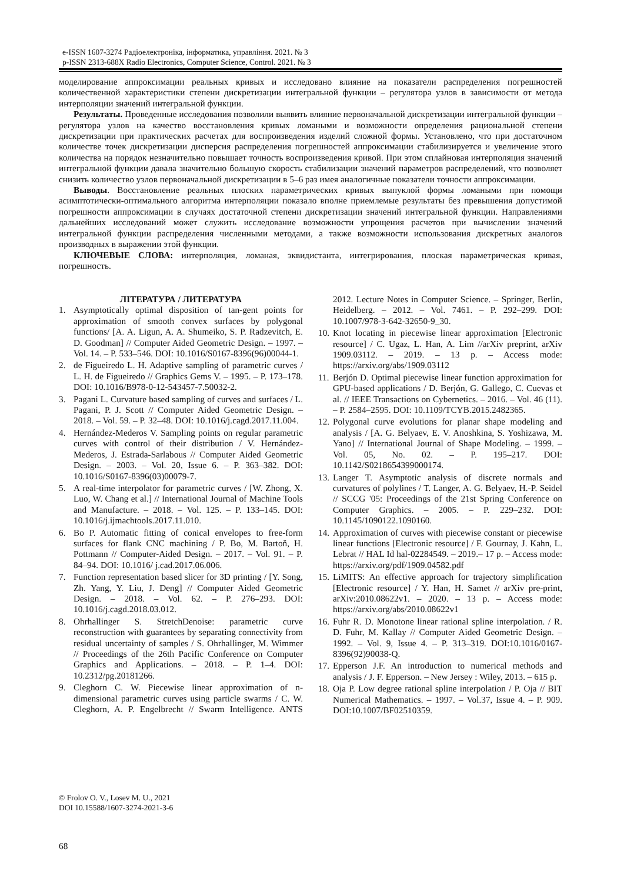e-ISSN 1607-3274 Радіоелектроніка, інформатика, управління. 2021. № 3
p-ISSN 2313-688X Radio Electronics, Computer Science, Control. 2021. № 3
моделирование аппроксимации реальных кривых и исследовано влияние на показатели распределения погрешностей количественной характеристики степени дискретизации интегральной функции – регулятора узлов в зависимости от метода интерполяции значений интегральной функции.
Результаты. Проведенные исследования позволили выявить влияние первоначальной дискретизации интегральной функции – регулятора узлов на качество восстановления кривых ломаными и возможности определения рациональной степени дискретизации при практических расчетах для воспроизведения изделий сложной формы. Установлено, что при достаточном количестве точек дискретизации дисперсия распределения погрешностей аппроксимации стабилизируется и увеличение этого количества на порядок незначительно повышает точность воспроизведения кривой. При этом сплайновая интерполяция значений интегральной функции давала значительно большую скорость стабилизации значений параметров распределений, что позволяет снизить количество узлов первоначальной дискретизации в 5–6 раз имея аналогичные показатели точности аппроксимации.
Выводы. Восстановление реальных плоских параметрических кривых выпуклой формы ломаными при помощи асимптотически-оптимального алгоритма интерполяции показало вполне приемлемые результаты без превышения допустимой погрешности аппроксимации в случаях достаточной степени дискретизации значений интегральной функции. Направлениями дальнейших исследований может служить исследование возможности упрощения расчетов при вычислении значений интегральной функции распределения численными методами, а также возможности использования дискретных аналогов производных в выражении этой функции.
КЛЮЧЕВЫЕ СЛОВА: интерполяция, ломаная, эквидистанта, интегрирования, плоская параметрическая кривая, погрешность.
ЛІТЕРАТУРА / ЛИТЕРАТУРА
1. Asymptotically optimal disposition of tan-gent points for approximation of smooth convex surfaces by polygonal functions/ [A. A. Ligun, A. A. Shumeiko, S. P. Radzevitch, E. D. Goodman] // Computer Aided Geometric Design. – 1997. – Vol. 14. – P. 533–546. DOI: 10.1016/S0167-8396(96)00044-1.
2. de Figueiredo L. H. Adaptive sampling of parametric curves / L. H. de Figueiredo // Graphics Gems V. – 1995. – P. 173–178. DOI: 10.1016/B978-0-12-543457-7.50032-2.
3. Pagani L. Curvature based sampling of curves and surfaces / L. Pagani, P. J. Scott // Computer Aided Geometric Design. – 2018. – Vol. 59. – P. 32–48. DOI: 10.1016/j.cagd.2017.11.004.
4. Hernández-Mederos V. Sampling points on regular parametric curves with control of their distribution / V. Hernández-Mederos, J. Estrada-Sarlabous // Computer Aided Geometric Design. – 2003. – Vol. 20, Issue 6. – P. 363–382. DOI: 10.1016/S0167-8396(03)00079-7.
5. A real-time interpolator for parametric curves / [W. Zhong, X. Luo, W. Chang et al.] // International Journal of Machine Tools and Manufacture. – 2018. – Vol. 125. – P. 133–145. DOI: 10.1016/j.ijmachtools.2017.11.010.
6. Bo P. Automatic fitting of conical envelopes to free-form surfaces for flank CNC machining / P. Bo, M. Bartoň, H. Pottmann // Computer-Aided Design. – 2017. – Vol. 91. – P. 84–94. DOI: 10.1016/ j.cad.2017.06.006.
7. Function representation based slicer for 3D printing / [Y. Song, Zh. Yang, Y. Liu, J. Deng] // Computer Aided Geometric Design. – 2018. – Vol. 62. – P. 276–293. DOI: 10.1016/j.cagd.2018.03.012.
8. Ohrhallinger S. StretchDenoise: parametric curve reconstruction with guarantees by separating connectivity from residual uncertainty of samples / S. Ohrhallinger, M. Wimmer // Proceedings of the 26th Pacific Conference on Computer Graphics and Applications. – 2018. – P. 1–4. DOI: 10.2312/pg.20181266.
9. Cleghorn C. W. Piecewise linear approximation of n-dimensional parametric curves using particle swarms / C. W. Cleghorn, A. P. Engelbrecht // Swarm Intelligence. ANTS 2012. Lecture Notes in Computer Science. – Springer, Berlin, Heidelberg. – 2012. – Vol. 7461. – P. 292–299. DOI: 10.1007/978-3-642-32650-9_30.
10. Knot locating in piecewise linear approximation [Electronic resource] / C. Ugaz, L. Han, A. Lim //arXiv preprint, arXiv 1909.03112. – 2019. – 13 p. – Access mode: https://arxiv.org/abs/1909.03112
11. Berjón D. Optimal piecewise linear function approximation for GPU-based applications / D. Berjón, G. Gallego, C. Cuevas et al. // IEEE Transactions on Cybernetics. – 2016. – Vol. 46 (11). – P. 2584–2595. DOI: 10.1109/TCYB.2015.2482365.
12. Polygonal curve evolutions for planar shape modeling and analysis / [A. G. Belyaev, E. V. Anoshkina, S. Yoshizawa, M. Yano] // International Journal of Shape Modeling. – 1999. – Vol. 05, No. 02. – P. 195–217. DOI: 10.1142/S0218654399000174.
13. Langer T. Asymptotic analysis of discrete normals and curvatures of polylines / T. Langer, A. G. Belyaev, H.-P. Seidel // SCCG '05: Proceedings of the 21st Spring Conference on Computer Graphics. – 2005. – P. 229–232. DOI: 10.1145/1090122.1090160.
14. Approximation of curves with piecewise constant or piecewise linear functions [Electronic resource] / F. Gournay, J. Kahn, L. Lebrat // HAL Id hal-02284549. – 2019.– 17 p. – Access mode: https://arxiv.org/pdf/1909.04582.pdf
15. LiMITS: An effective approach for trajectory simplification [Electronic resource] / Y. Han, H. Samet // arXiv pre-print, arXiv:2010.08622v1. – 2020. – 13 p. – Access mode: https://arxiv.org/abs/2010.08622v1
16. Fuhr R. D. Monotone linear rational spline interpolation. / R. D. Fuhr, M. Kallay // Computer Aided Geometric Design. – 1992. – Vol. 9, Issue 4. – P. 313–319. DOI:10.1016/0167-8396(92)90038-Q.
17. Epperson J.F. An introduction to numerical methods and analysis / J. F. Epperson. – New Jersey : Wiley, 2013. – 615 p.
18. Oja P. Low degree rational spline interpolation / P. Oja // BIT Numerical Mathematics. – 1997. – Vol.37, Issue 4. – P. 909. DOI:10.1007/BF02510359.
© Frolov O. V., Losev M. U., 2021
DOI 10.15588/1607-3274-2021-3-6
68